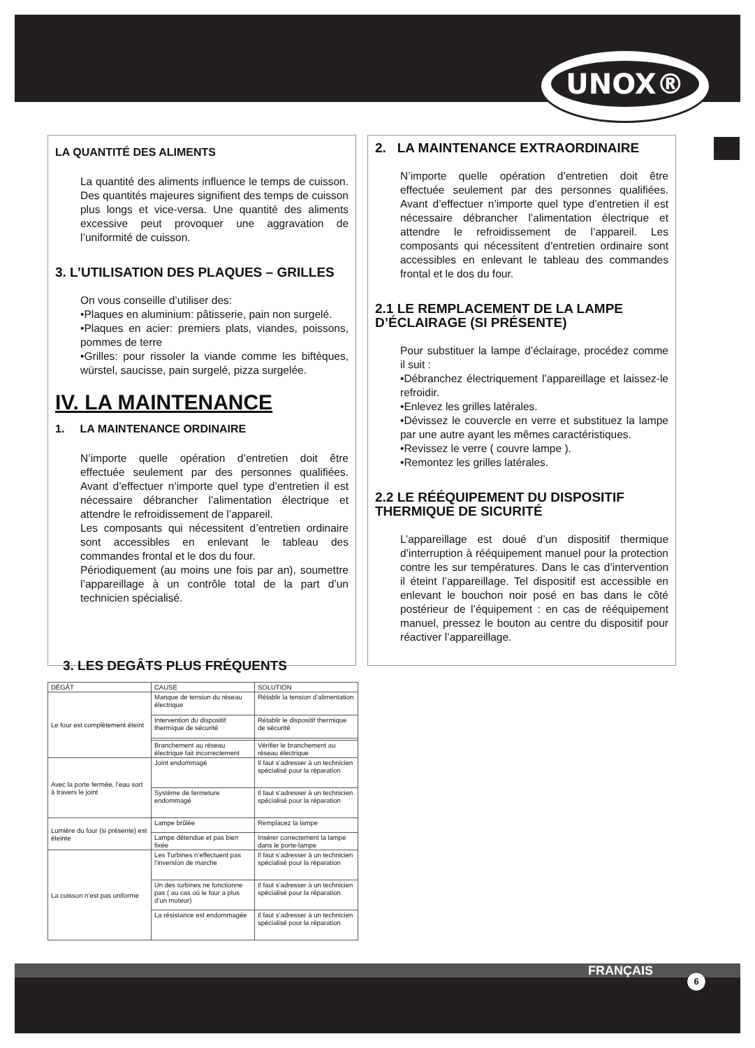UNOX®
LA QUANTITÉ DES ALIMENTS
La quantité des aliments influence le temps de cuisson. Des quantités majeures signifient des temps de cuisson plus longs et vice-versa. Une quantité des aliments excessive peut provoquer une aggravation de l’uniformité de cuisson.
3. L’UTILISATION DES PLAQUES – GRILLES
On vous conseille d’utiliser des:
•Plaques en aluminium: pâtisserie, pain non surgelé.
•Plaques en acier: premiers plats, viandes, poissons, pommes de terre
•Grilles: pour rissoler la viande comme les biftèques, würstel, saucisse, pain surgelé, pizza surgelée.
IV. LA MAINTENANCE
1. LA MAINTENANCE ORDINAIRE
N’importe quelle opération d’entretien doit être effectuée seulement par des personnes qualifiées. Avant d’effectuer n’importe quel type d’entretien il est nécessaire débrancher l’alimentation électrique et attendre le refroidissement de l’appareil.
Les composants qui nécessitent d’entretien ordinaire sont accessibles en enlevant le tableau des commandes frontal et le dos du four.
Périodiquement (au moins une fois par an), soumettre l’appareillage à un contrôle total de la part d’un technicien spécialisé.
2. LA MAINTENANCE EXTRAORDINAIRE
N’importe quelle opération d’entretien doit être effectuée seulement par des personnes qualifiées. Avant d’effectuer n’importe quel type d’entretien il est nécessaire débrancher l’alimentation électrique et attendre le refroidissement de l’appareil. Les composants qui nécessitent d’entretien ordinaire sont accessibles en enlevant le tableau des commandes frontal et le dos du four.
2.1 LE REMPLACEMENT DE LA LAMPE D’ÉCLAIRAGE (SI PRÉSENTE)
Pour substituer la lampe d’éclairage, procédez comme il suit :
•Débranchez électriquement l’appareillage et laissez-le refroidir.
•Enlevez les grilles latérales.
•Dévissez le couvercle en verre et substituez la lampe par une autre ayant les mêmes caractéristiques.
•Revissez le verre ( couvre lampe ).
•Remontez les grilles latérales.
2.2 LE RÉÉQUIPEMENT DU DISPOSITIF THERMIQUE DE SICURITÉ
L’appareillage est doué d’un dispositif thermique d’interruption à rééquipement manuel pour la protection contre les sur températures. Dans le cas d’intervention il éteint l’appareillage. Tel dispositif est accessible en enlevant le bouchon noir posé en bas dans le côté postérieur de l’équipement : en cas de rééquipement manuel, pressez le bouton au centre du dispositif pour réactiver l’appareillage.
3. LES DEGÂTS PLUS FRÉQUENTS
| DÉGÂT | CAUSE | SOLUTION |
| --- | --- | --- |
| Le four est complètement éteint | Manque de tension du réseau électrique | Rétablir la tension d’alimentation |
| | Intervention du dispositif thermique de sécurité | Rétablir le dispositif thermique de sécurité |
| | Branchement au réseau électrique fait incorrectement | Vérifier le branchement au réseau électrique |
| Avec la porte fermée, l’eau sort à travers le joint | Joint endommagé | Il faut s’adresser à un technicien spécialisé pour la réparation |
| | Système de fermeture endommagé | Il faut s’adresser à un technicien spécialisé pour la réparation |
| Lumière du four (si présente) est éteinte | Lampe brûlée | Remplacez la lampe |
| | Lampe détendue et pas bien fixée | Insérer correctement la lampe dans le porte-lampe |
| La cuisson n’est pas uniforme | Les Turbines n’effectuent pas l’inversion de marche | Il faut s’adresser à un technicien spécialisé pour la réparation |
| | Un des turbines ne fonctionne pas ( au cas où le four a plus d’un moteur) | Il faut s’adresser à un technicien spécialisé pour la réparation |
| | La résistance est endommagée | Il faut s’adresser à un technicien spécialisé pour la réparation |
FRANÇAIS
6